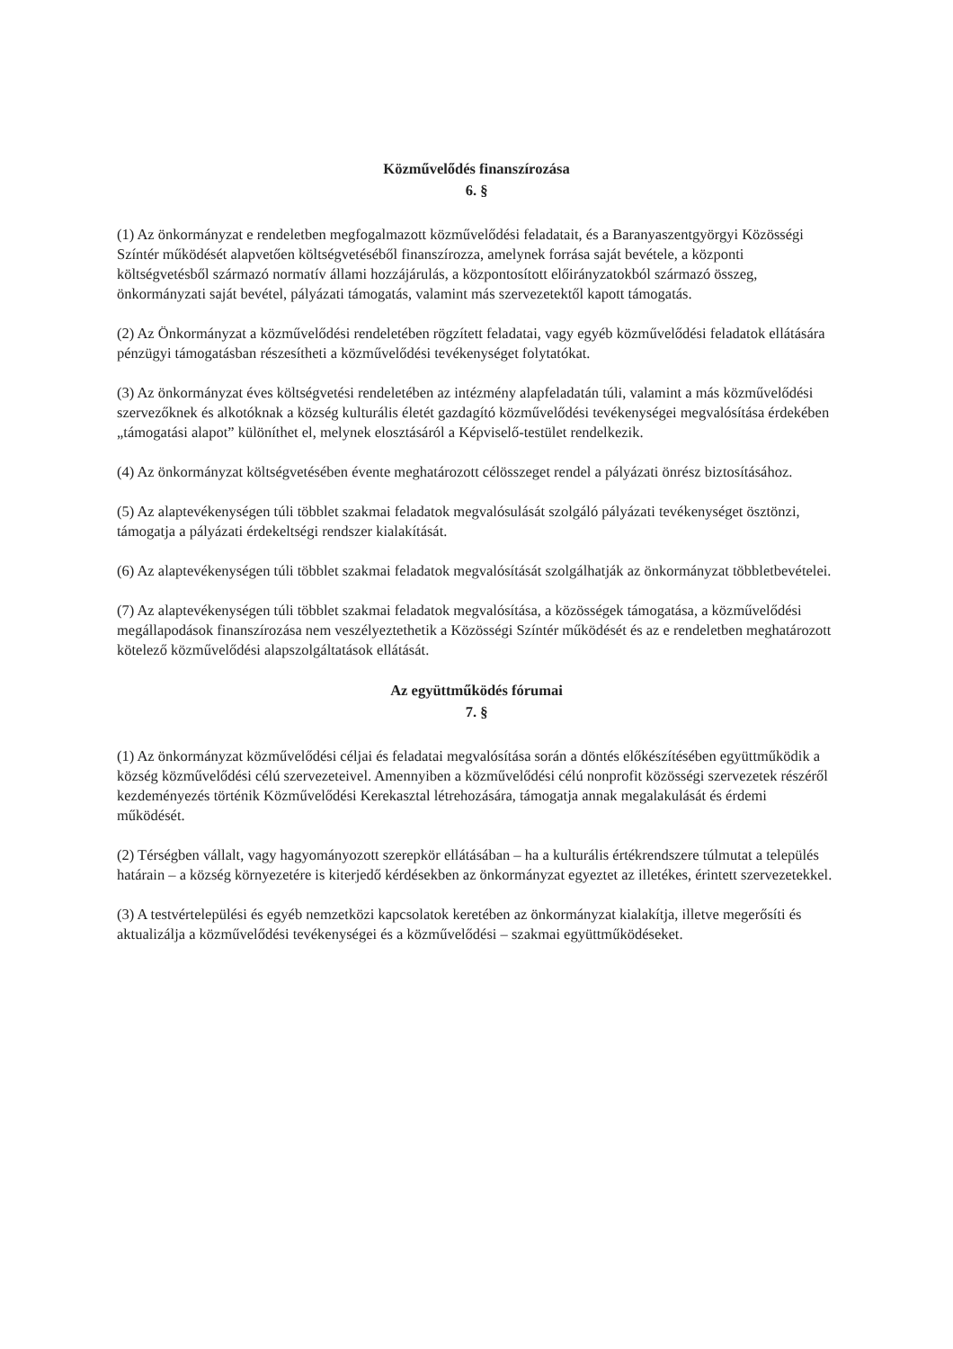Közművelődés finanszírozása
6. §
(1) Az önkormányzat e rendeletben megfogalmazott közművelődési feladatait, és a Baranyaszentgyörgyi Közösségi Színtér működését alapvetően költségvetéséből finanszírozza, amelynek forrása saját bevétele, a központi költségvetésből származó normatív állami hozzájárulás, a központosított előirányzatokból származó összeg, önkormányzati saját bevétel, pályázati támogatás, valamint más szervezetektől kapott támogatás.
(2) Az Önkormányzat a közművelődési rendeletében rögzített feladatai, vagy egyéb közművelődési feladatok ellátására pénzügyi támogatásban részesítheti a közművelődési tevékenységet folytatókat.
(3) Az önkormányzat éves költségvetési rendeletében az intézmény alapfeladatán túli, valamint a más közművelődési szervezőknek és alkotóknak a község kulturális életét gazdagító közművelődési tevékenységei megvalósítása érdekében „támogatási alapot” különíthet el, melynek elosztásáról a Képviselő-testület rendelkezik.
(4) Az önkormányzat költségvetésében évente meghatározott célösszeget rendel a pályázati önrész biztosításához.
(5) Az alaptevékenységen túli többlet szakmai feladatok megvalósulását szolgáló pályázati tevékenységet ösztönzi, támogatja a pályázati érdekeltségi rendszer kialakítását.
(6) Az alaptevékenységen túli többlet szakmai feladatok megvalósítását szolgálhatják az önkormányzat többletbevételei.
(7) Az alaptevékenységen túli többlet szakmai feladatok megvalósítása, a közösségek támogatása, a közművelődési megállapodások finanszírozása nem veszélyeztethetik a Közösségi Színtér működését és az e rendeletben meghatározott kötelező közművelődési alapszolgáltatások ellátását.
Az együttműködés fórumai
7. §
(1) Az önkormányzat közművelődési céljai és feladatai megvalósítása során a döntés előkészítésében együttműködik a község közművelődési célú szervezeteivel. Amennyiben a közművelődési célú nonprofit közösségi szervezetek részéről kezdeményezés történik Közművelődési Kerekasztal létrehozására, támogatja annak megalakulását és érdemi működését.
(2) Térségben vállalt, vagy hagyományozott szerepkör ellátásában – ha a kulturális értékrendszere túlmutat a település határain – a község környezetére is kiterjedő kérdésekben az önkormányzat egyeztet az illetékes, érintett szervezetekkel.
(3) A testvértelepülési és egyéb nemzetközi kapcsolatok keretében az önkormányzat kialakítja, illetve megerősíti és aktualizálja a közművelődési tevékenységei és a közművelődési – szakmai együttműködéseket.